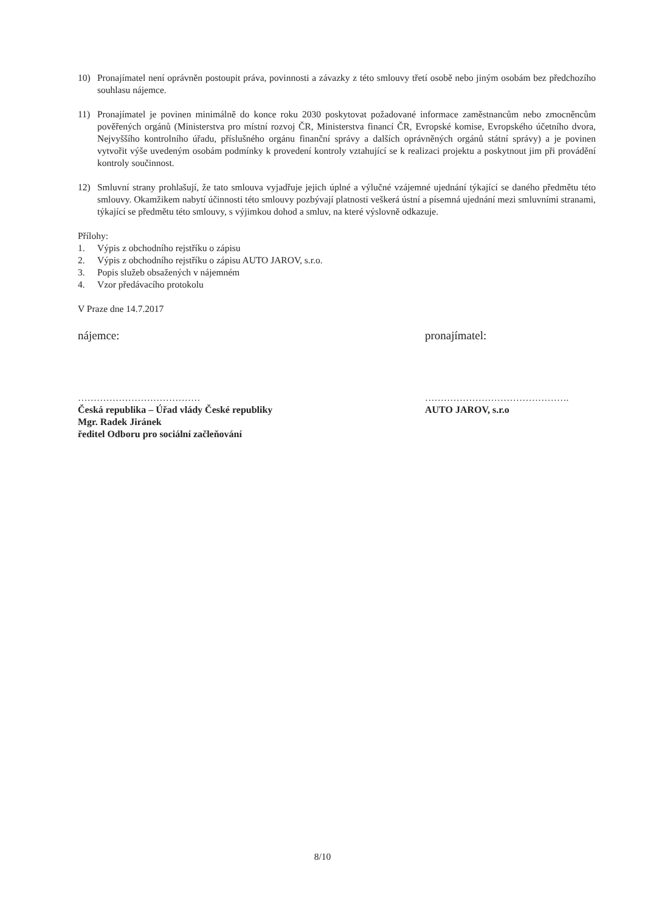10) Pronajímatel není oprávněn postoupit práva, povinnosti a závazky z této smlouvy třetí osobě nebo jiným osobám bez předchozího souhlasu nájemce.
11) Pronajímatel je povinen minimálně do konce roku 2030 poskytovat požadované informace zaměstnancům nebo zmocněncům pověřených orgánů (Ministerstva pro místní rozvoj ČR, Ministerstva financí ČR, Evropské komise, Evropského účetního dvora, Nejvyššího kontrolního úřadu, příslušného orgánu finanční správy a dalších oprávněných orgánů státní správy) a je povinen vytvořit výše uvedeným osobám podmínky k provedení kontroly vztahující se k realizaci projektu a poskytnout jim při provádění kontroly součinnost.
12) Smluvní strany prohlašují, že tato smlouva vyjadřuje jejich úplné a výlučné vzájemné ujednání týkající se daného předmětu této smlouvy. Okamžikem nabytí účinnosti této smlouvy pozbývají platnosti veškerá ústní a písemná ujednání mezi smluvními stranami, týkající se předmětu této smlouvy, s výjimkou dohod a smluv, na které výslovně odkazuje.
Přílohy:
1. Výpis z obchodního rejstříku o zápisu
2. Výpis z obchodního rejstříku o zápisu AUTO JAROV, s.r.o.
3. Popis služeb obsažených v nájemném
4. Vzor předávacího protokolu
V Praze dne 14.7.2017
nájemce: pronajímatel:
…………………………………
Česká republika – Úřad vlády České republiky
Mgr. Radek Jiránek
ředitel Odboru pro sociální začleňování
……………………………………….
AUTO JAROV, s.r.o
8/10